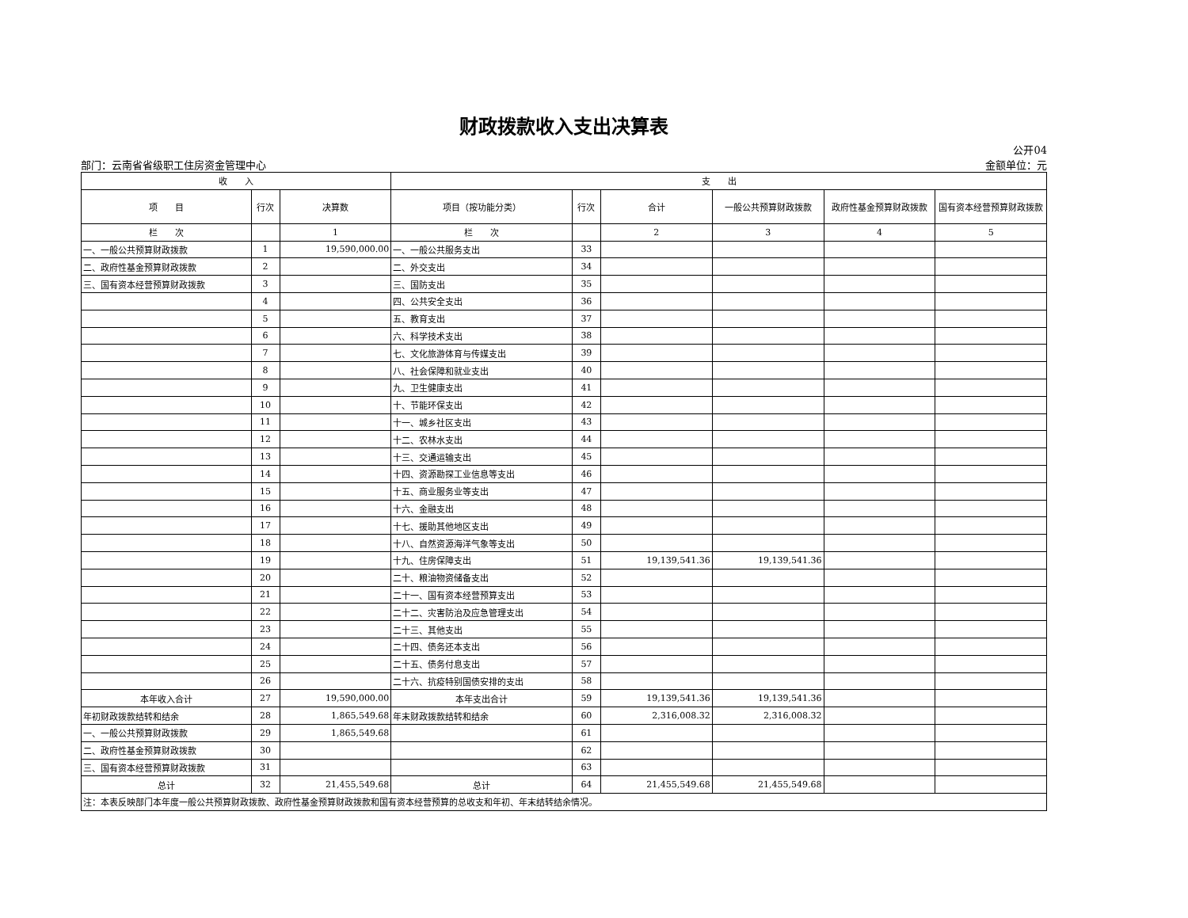财政拨款收入支出决算表
部门：云南省省级职工住房资金管理中心
公开04
金额单位：元
| 收 入 | | | 支 出 | | | | | |
| --- | --- | --- | --- | --- | --- | --- | --- | --- |
| 项 目 | 行次 | 决算数 | 项目（按功能分类） | 行次 | 合计 | 一般公共预算财政拨款 | 政府性基金预算财政拨款 | 国有资本经营预算财政拨款 |
| 栏 次 | | 1 | 栏 次 | | 2 | 3 | 4 | 5 |
| 一、一般公共预算财政拨款 | 1 | 19,590,000.00 | 一、一般公共服务支出 | 33 | | | | |
| 二、政府性基金预算财政拨款 | 2 | | 二、外交支出 | 34 | | | | |
| 三、国有资本经营预算财政拨款 | 3 | | 三、国防支出 | 35 | | | | |
| | 4 | | 四、公共安全支出 | 36 | | | | |
| | 5 | | 五、教育支出 | 37 | | | | |
| | 6 | | 六、科学技术支出 | 38 | | | | |
| | 7 | | 七、文化旅游体育与传媒支出 | 39 | | | | |
| | 8 | | 八、社会保障和就业支出 | 40 | | | | |
| | 9 | | 九、卫生健康支出 | 41 | | | | |
| | 10 | | 十、节能环保支出 | 42 | | | | |
| | 11 | | 十一、城乡社区支出 | 43 | | | | |
| | 12 | | 十二、农林水支出 | 44 | | | | |
| | 13 | | 十三、交通运输支出 | 45 | | | | |
| | 14 | | 十四、资源勘探工业信息等支出 | 46 | | | | |
| | 15 | | 十五、商业服务业等支出 | 47 | | | | |
| | 16 | | 十六、金融支出 | 48 | | | | |
| | 17 | | 十七、援助其他地区支出 | 49 | | | | |
| | 18 | | 十八、自然资源海洋气象等支出 | 50 | | | | |
| | 19 | | 十九、住房保障支出 | 51 | 19,139,541.36 | 19,139,541.36 | | |
| | 20 | | 二十、粮油物资储备支出 | 52 | | | | |
| | 21 | | 二十一、国有资本经营预算支出 | 53 | | | | |
| | 22 | | 二十二、灾害防治及应急管理支出 | 54 | | | | |
| | 23 | | 二十三、其他支出 | 55 | | | | |
| | 24 | | 二十四、债务还本支出 | 56 | | | | |
| | 25 | | 二十五、债务付息支出 | 57 | | | | |
| | 26 | | 二十六、抗疫特别国债安排的支出 | 58 | | | | |
| 本年收入合计 | 27 | 19,590,000.00 | 本年支出合计 | 59 | 19,139,541.36 | 19,139,541.36 | | |
| 年初财政拨款结转和结余 | 28 | 1,865,549.68 | 年末财政拨款结转和结余 | 60 | 2,316,008.32 | 2,316,008.32 | | |
| 一、一般公共预算财政拨款 | 29 | 1,865,549.68 | | 61 | | | | |
| 二、政府性基金预算财政拨款 | 30 | | | 62 | | | | |
| 三、国有资本经营预算财政拨款 | 31 | | | 63 | | | | |
| 总计 | 32 | 21,455,549.68 | 总计 | 64 | 21,455,549.68 | 21,455,549.68 | | |
| 注：本表反映部门本年度一般公共预算财政拨款、政府性基金预算财政拨款和国有资本经营预算的总收支和年初、年末结转结余情况。 | | | | | | | | |